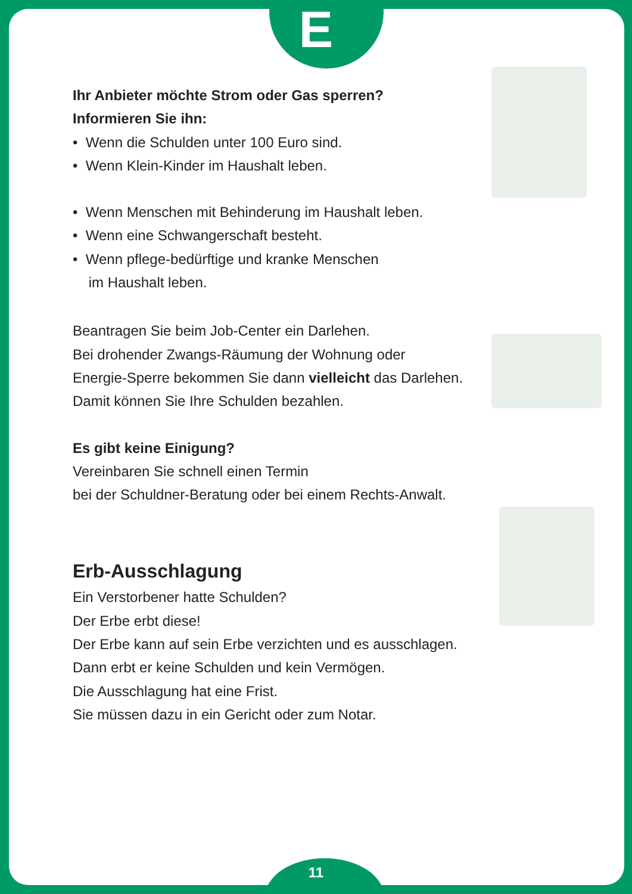E
Ihr Anbieter möchte Strom oder Gas sperren?
Informieren Sie ihn:
• Wenn die Schulden unter 100 Euro sind.
• Wenn Klein-Kinder im Haushalt leben.
• Wenn Menschen mit Behinderung im Haushalt leben.
• Wenn eine Schwangerschaft besteht.
• Wenn pflege-bedürftige und kranke Menschen
im Haushalt leben.
Beantragen Sie beim Job-Center ein Darlehen.
Bei drohender Zwangs-Räumung der Wohnung oder
Energie-Sperre bekommen Sie dann vielleicht das Darlehen.
Damit können Sie Ihre Schulden bezahlen.
Es gibt keine Einigung?
Vereinbaren Sie schnell einen Termin
bei der Schuldner-Beratung oder bei einem Rechts-Anwalt.
Erb-Ausschlagung
Ein Verstorbener hatte Schulden?
Der Erbe erbt diese!
Der Erbe kann auf sein Erbe verzichten und es ausschlagen.
Dann erbt er keine Schulden und kein Vermögen.
Die Ausschlagung hat eine Frist.
Sie müssen dazu in ein Gericht oder zum Notar.
11